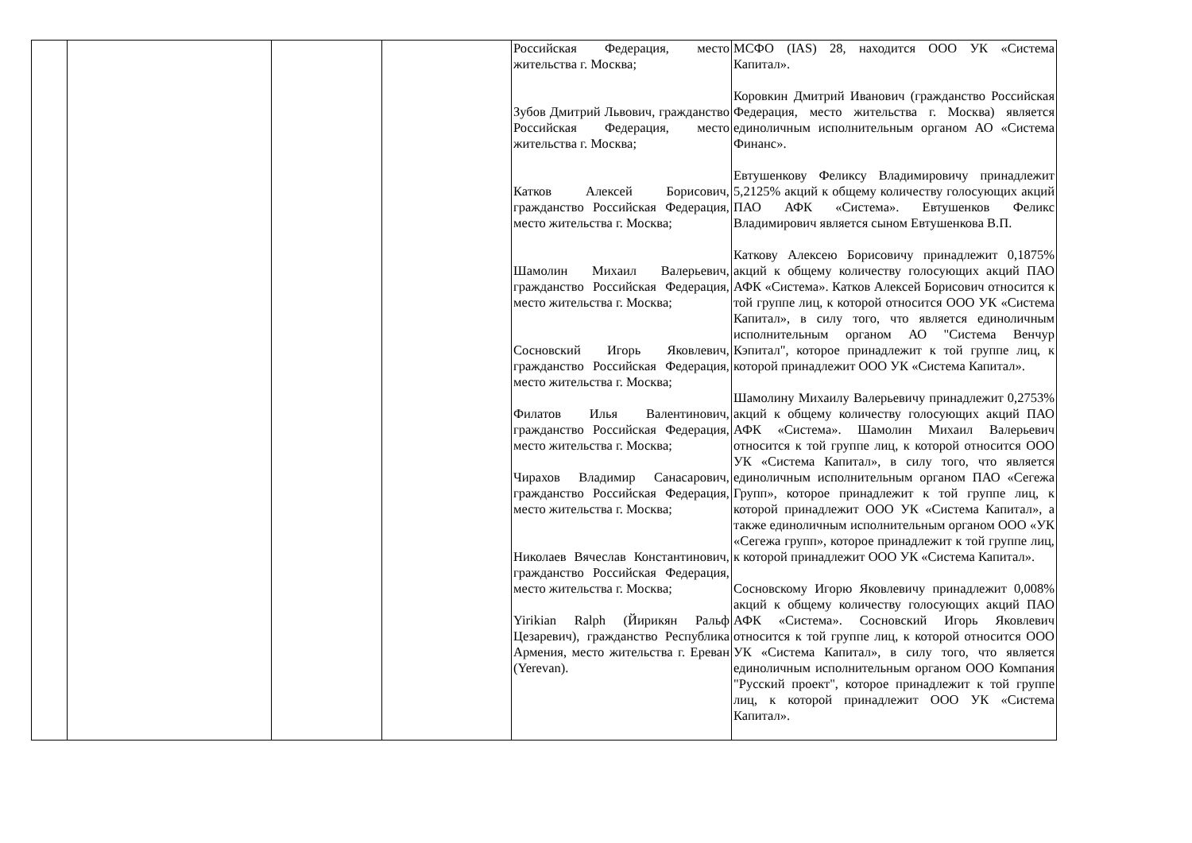| | | | | Российская Федерация, место жительства г. Москва; Зубов Дмитрий Львович, гражданство Российская Федерация, место жительства г. Москва; Катков Алексей Борисович, гражданство Российская Федерация, место жительства г. Москва; Шамолин Михаил Валерьевич, гражданство Российская Федерация, место жительства г. Москва; Сосновский Игорь Яковлевич, гражданство Российская Федерация, место жительства г. Москва; Филатов Илья Валентинович, гражданство Российская Федерация, место жительства г. Москва; Чирахов Владимир Санасарович, гражданство Российская Федерация, место жительства г. Москва; Николаев Вячеслав Константинович, гражданство Российская Федерация, место жительства г. Москва; Yirikian Ralph (Йирикян Ральф Цезаревич), гражданство Республика Армения, место жительства г. Ереван (Yerevan). | МСФО (IAS) 28, находится ООО УК «Система Капитал». Коровкин Дмитрий Иванович (гражданство Российская Федерация, место жительства г. Москва) является единоличным исполнительным органом АО «Система Финанс». Евтушенкову Феликсу Владимировичу принадлежит 5,2125% акций к общему количеству голосующих акций ПАО АФК «Система». Евтушенков Феликс Владимирович является сыном Евтушенкова В.П. Каткову Алексею Борисовичу принадлежит 0,1875% акций к общему количеству голосующих акций ПАО АФК «Система». Катков Алексей Борисович относится к той группе лиц, к которой относится ООО УК «Система Капитал», в силу того, что является единоличным исполнительным органом АО "Система Венчур Кэпитал", которое принадлежит к той группе лиц, к которой принадлежит ООО УК «Система Капитал». Шамолину Михаилу Валерьевичу принадлежит 0,2753% акций к общему количеству голосующих акций ПАО АФК «Система». Шамолин Михаил Валерьевич относится к той группе лиц, к которой относится ООО УК «Система Капитал», в силу того, что является единоличным исполнительным органом ПАО «Сегежа Групп», которое принадлежит к той группе лиц, к которой принадлежит ООО УК «Система Капитал», а также единоличным исполнительным органом ООО «УК «Сегежа групп», которое принадлежит к той группе лиц, к которой принадлежит ООО УК «Система Капитал». Сосновскому Игорю Яковлевичу принадлежит 0,008% акций к общему количеству голосующих акций ПАО АФК «Система». Сосновский Игорь Яковлевич относится к той группе лиц, к которой относится ООО УК «Система Капитал», в силу того, что является единоличным исполнительным органом ООО Компания "Русский проект", которое принадлежит к той группе лиц, к которой принадлежит ООО УК «Система Капитал». |